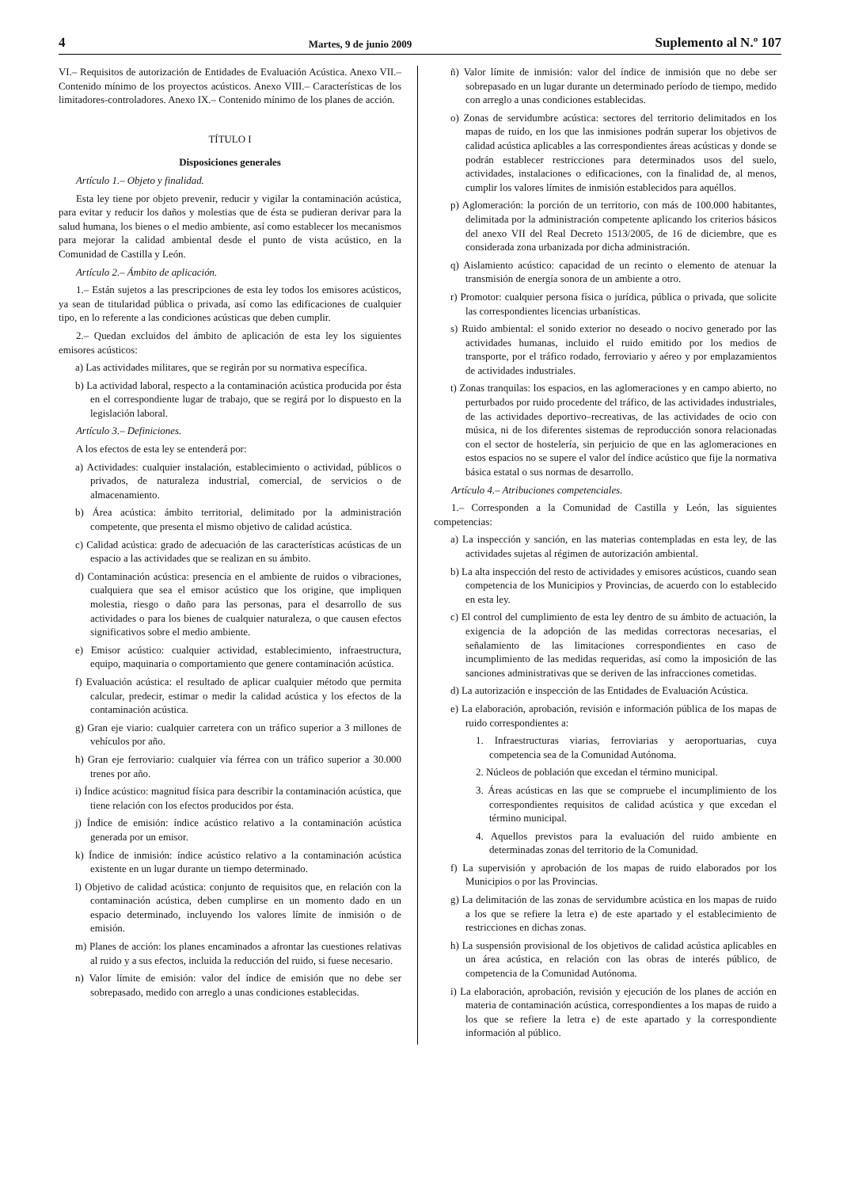4 Martes, 9 de junio 2009 Suplemento al N.º 107
VI.– Requisitos de autorización de Entidades de Evaluación Acústica. Anexo VII.– Contenido mínimo de los proyectos acústicos. Anexo VIII.– Características de los limitadores-controladores. Anexo IX.– Contenido mínimo de los planes de acción.
TÍTULO I
Disposiciones generales
Artículo 1.– Objeto y finalidad.
Esta ley tiene por objeto prevenir, reducir y vigilar la contaminación acústica, para evitar y reducir los daños y molestias que de ésta se pudieran derivar para la salud humana, los bienes o el medio ambiente, así como establecer los mecanismos para mejorar la calidad ambiental desde el punto de vista acústico, en la Comunidad de Castilla y León.
Artículo 2.– Ámbito de aplicación.
1.– Están sujetos a las prescripciones de esta ley todos los emisores acústicos, ya sean de titularidad pública o privada, así como las edificaciones de cualquier tipo, en lo referente a las condiciones acústicas que deben cumplir.
2.– Quedan excluidos del ámbito de aplicación de esta ley los siguientes emisores acústicos:
a) Las actividades militares, que se regirán por su normativa específica.
b) La actividad laboral, respecto a la contaminación acústica producida por ésta en el correspondiente lugar de trabajo, que se regirá por lo dispuesto en la legislación laboral.
Artículo 3.– Definiciones.
A los efectos de esta ley se entenderá por:
a) Actividades: cualquier instalación, establecimiento o actividad, públicos o privados, de naturaleza industrial, comercial, de servicios o de almacenamiento.
b) Área acústica: ámbito territorial, delimitado por la administración competente, que presenta el mismo objetivo de calidad acústica.
c) Calidad acústica: grado de adecuación de las características acústicas de un espacio a las actividades que se realizan en su ámbito.
d) Contaminación acústica: presencia en el ambiente de ruidos o vibraciones, cualquiera que sea el emisor acústico que los origine, que impliquen molestia, riesgo o daño para las personas, para el desarrollo de sus actividades o para los bienes de cualquier naturaleza, o que causen efectos significativos sobre el medio ambiente.
e) Emisor acústico: cualquier actividad, establecimiento, infraestructura, equipo, maquinaria o comportamiento que genere contaminación acústica.
f) Evaluación acústica: el resultado de aplicar cualquier método que permita calcular, predecir, estimar o medir la calidad acústica y los efectos de la contaminación acústica.
g) Gran eje viario: cualquier carretera con un tráfico superior a 3 millones de vehículos por año.
h) Gran eje ferroviario: cualquier vía férrea con un tráfico superior a 30.000 trenes por año.
i) Índice acústico: magnitud física para describir la contaminación acústica, que tiene relación con los efectos producidos por ésta.
j) Índice de emisión: índice acústico relativo a la contaminación acústica generada por un emisor.
k) Índice de inmisión: índice acústico relativo a la contaminación acústica existente en un lugar durante un tiempo determinado.
l) Objetivo de calidad acústica: conjunto de requisitos que, en relación con la contaminación acústica, deben cumplirse en un momento dado en un espacio determinado, incluyendo los valores límite de inmisión o de emisión.
m) Planes de acción: los planes encaminados a afrontar las cuestiones relativas al ruido y a sus efectos, incluida la reducción del ruido, si fuese necesario.
n) Valor límite de emisión: valor del índice de emisión que no debe ser sobrepasado, medido con arreglo a unas condiciones establecidas.
ñ) Valor límite de inmisión: valor del índice de inmisión que no debe ser sobrepasado en un lugar durante un determinado período de tiempo, medido con arreglo a unas condiciones establecidas.
o) Zonas de servidumbre acústica: sectores del territorio delimitados en los mapas de ruido, en los que las inmisiones podrán superar los objetivos de calidad acústica aplicables a las correspondientes áreas acústicas y donde se podrán establecer restricciones para determinados usos del suelo, actividades, instalaciones o edificaciones, con la finalidad de, al menos, cumplir los valores límites de inmisión establecidos para aquéllos.
p) Aglomeración: la porción de un territorio, con más de 100.000 habitantes, delimitada por la administración competente aplicando los criterios básicos del anexo VII del Real Decreto 1513/2005, de 16 de diciembre, que es considerada zona urbanizada por dicha administración.
q) Aislamiento acústico: capacidad de un recinto o elemento de atenuar la transmisión de energía sonora de un ambiente a otro.
r) Promotor: cualquier persona física o jurídica, pública o privada, que solicite las correspondientes licencias urbanísticas.
s) Ruido ambiental: el sonido exterior no deseado o nocivo generado por las actividades humanas, incluido el ruido emitido por los medios de transporte, por el tráfico rodado, ferroviario y aéreo y por emplazamientos de actividades industriales.
t) Zonas tranquilas: los espacios, en las aglomeraciones y en campo abierto, no perturbados por ruido procedente del tráfico, de las actividades industriales, de las actividades deportivo–recreativas, de las actividades de ocio con música, ni de los diferentes sistemas de reproducción sonora relacionadas con el sector de hostelería, sin perjuicio de que en las aglomeraciones en estos espacios no se supere el valor del índice acústico que fije la normativa básica estatal o sus normas de desarrollo.
Artículo 4.– Atribuciones competenciales.
1.– Corresponden a la Comunidad de Castilla y León, las siguientes competencias:
a) La inspección y sanción, en las materias contempladas en esta ley, de las actividades sujetas al régimen de autorización ambiental.
b) La alta inspección del resto de actividades y emisores acústicos, cuando sean competencia de los Municipios y Provincias, de acuerdo con lo establecido en esta ley.
c) El control del cumplimiento de esta ley dentro de su ámbito de actuación, la exigencia de la adopción de las medidas correctoras necesarias, el señalamiento de las limitaciones correspondientes en caso de incumplimiento de las medidas requeridas, así como la imposición de las sanciones administrativas que se deriven de las infracciones cometidas.
d) La autorización e inspección de las Entidades de Evaluación Acústica.
e) La elaboración, aprobación, revisión e información pública de los mapas de ruido correspondientes a:
1. Infraestructuras viarias, ferroviarias y aeroportuarias, cuya competencia sea de la Comunidad Autónoma.
2. Núcleos de población que excedan el término municipal.
3. Áreas acústicas en las que se compruebe el incumplimiento de los correspondientes requisitos de calidad acústica y que excedan el término municipal.
4. Aquellos previstos para la evaluación del ruido ambiente en determinadas zonas del territorio de la Comunidad.
f) La supervisión y aprobación de los mapas de ruido elaborados por los Municipios o por las Provincias.
g) La delimitación de las zonas de servidumbre acústica en los mapas de ruido a los que se refiere la letra e) de este apartado y el establecimiento de restricciones en dichas zonas.
h) La suspensión provisional de los objetivos de calidad acústica aplicables en un área acústica, en relación con las obras de interés público, de competencia de la Comunidad Autónoma.
i) La elaboración, aprobación, revisión y ejecución de los planes de acción en materia de contaminación acústica, correspondientes a los mapas de ruido a los que se refiere la letra e) de este apartado y la correspondiente información al público.